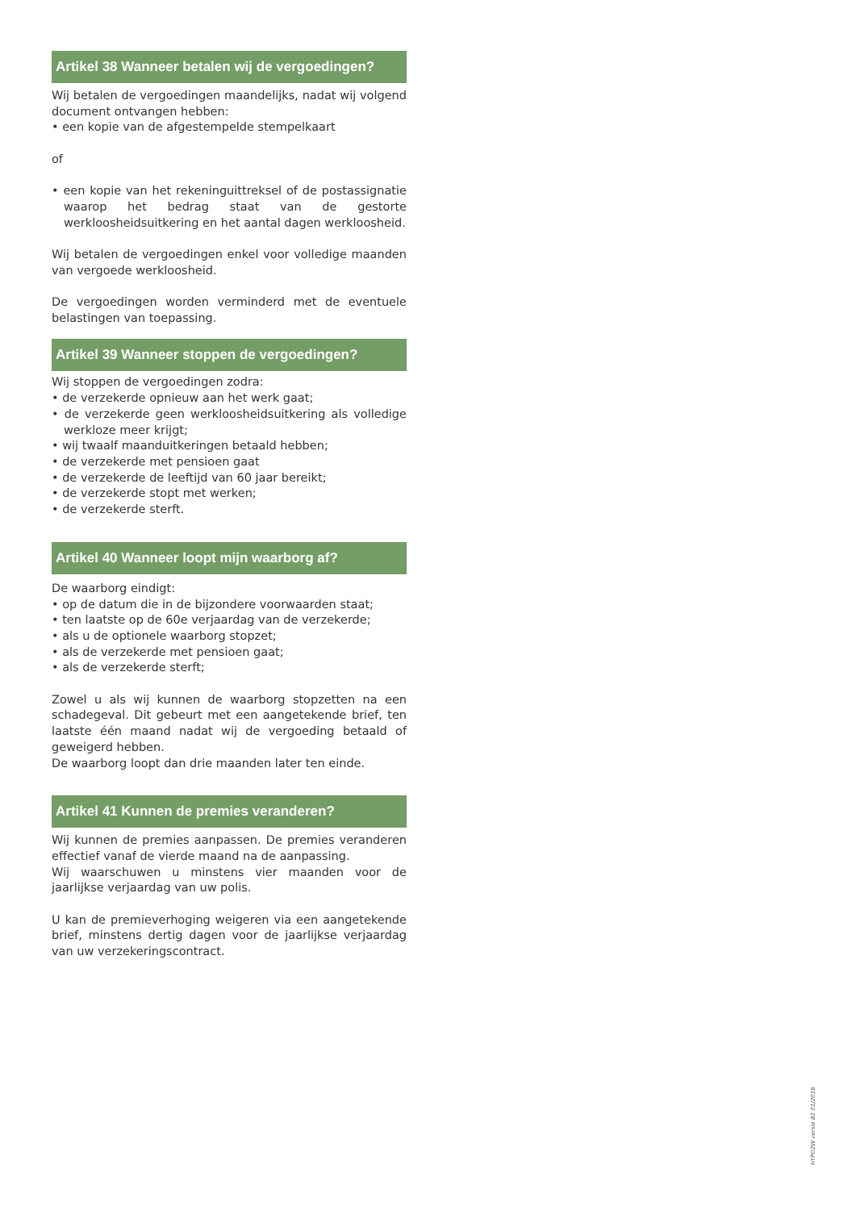Artikel 38 Wanneer betalen wij de vergoedingen?
Wij betalen de vergoedingen maandelijks, nadat wij volgend document ontvangen hebben:
• een kopie van de afgestempelde stempelkaart
of
• een kopie van het rekeninguittreksel of de postassignatie waarop het bedrag staat van de gestorte werkloosheidsuitkering en het aantal dagen werkloosheid.
Wij betalen de vergoedingen enkel voor volledige maanden van vergoede werkloosheid.
De vergoedingen worden verminderd met de eventuele belastingen van toepassing.
Artikel 39 Wanneer stoppen de vergoedingen?
Wij stoppen de vergoedingen zodra:
• de verzekerde opnieuw aan het werk gaat;
• de verzekerde geen werkloosheidsuitkering als volledige werkloze meer krijgt;
• wij twaalf maanduitkeringen betaald hebben;
• de verzekerde met pensioen gaat
• de verzekerde de leeftijd van 60 jaar bereikt;
• de verzekerde stopt met werken;
• de verzekerde sterft.
Artikel 40 Wanneer loopt mijn waarborg af?
De waarborg eindigt:
• op de datum die in de bijzondere voorwaarden staat;
• ten laatste op de 60e verjaardag van de verzekerde;
• als u de optionele waarborg stopzet;
• als de verzekerde met pensioen gaat;
• als de verzekerde sterft;
Zowel u als wij kunnen de waarborg stopzetten na een schadegeval. Dit gebeurt met een aangetekende brief, ten laatste één maand nadat wij de vergoeding betaald of geweigerd hebben.
De waarborg loopt dan drie maanden later ten einde.
Artikel 41 Kunnen de premies veranderen?
Wij kunnen de premies aanpassen. De premies veranderen effectief vanaf de vierde maand na de aanpassing.
Wij waarschuwen u minstens vier maanden voor de jaarlijkse verjaardag van uw polis.
U kan de premieverhoging weigeren via een aangetekende brief, minstens dertig dagen voor de jaarlijkse verjaardag van uw verzekeringscontract.
HYPO2W versie B1 01/2016